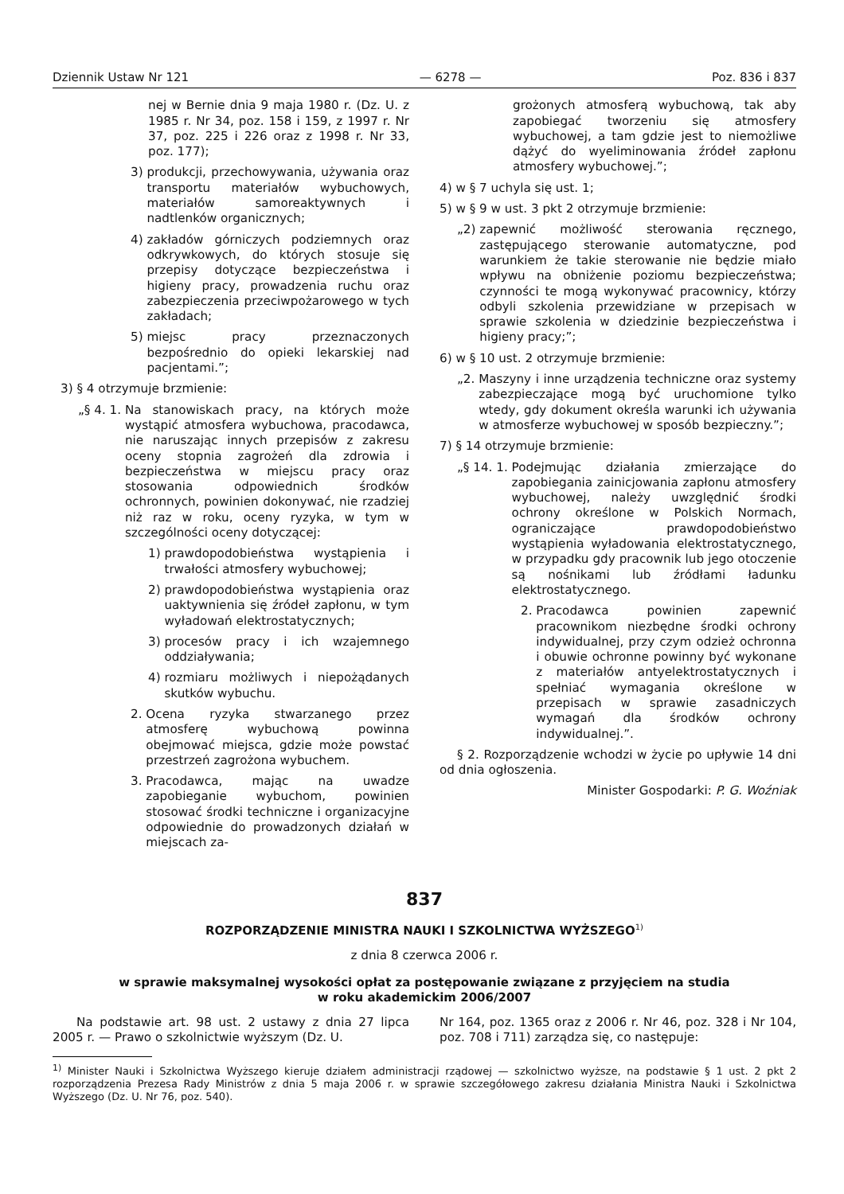Dziennik Ustaw Nr 121 — 6278 — Poz. 836 i 837
nej w Bernie dnia 9 maja 1980 r. (Dz. U. z 1985 r. Nr 34, poz. 158 i 159, z 1997 r. Nr 37, poz. 225 i 226 oraz z 1998 r. Nr 33, poz. 177);
3) produkcji, przechowywania, używania oraz transportu materiałów wybuchowych, materiałów samoreaktywnych i nadtlenków organicznych;
4) zakładów górniczych podziemnych oraz odkrywkowych, do których stosuje się przepisy dotyczące bezpieczeństwa i higieny pracy, prowadzenia ruchu oraz zabezpieczenia przeciwpożarowego w tych zakładach;
5) miejsc pracy przeznaczonych bezpośrednio do opieki lekarskiej nad pacjentami.”;
3) § 4 otrzymuje brzmienie:
„§ 4. 1. Na stanowiskach pracy, na których może wystąpić atmosfera wybuchowa, pracodawca, nie naruszając innych przepisów z zakresu oceny stopnia zagrożeń dla zdrowia i bezpieczeństwa w miejscu pracy oraz stosowania odpowiednich środków ochronnych, powinien dokonywać, nie rzadziej niż raz w roku, oceny ryzyka, w tym w szczególności oceny dotyczącej:
1) prawdopodobieństwa wystąpienia i trwałości atmosfery wybuchowej;
2) prawdopodobieństwa wystąpienia oraz uaktywnienia się źródeł zapłonu, w tym wyładowań elektrostatycznych;
3) procesów pracy i ich wzajemnego oddziaływania;
4) rozmiaru możliwych i niepożądanych skutków wybuchu.
2. Ocena ryzyka stwarzanego przez atmosferę wybuchową powinna obejmować miejsca, gdzie może powstać przestrzeń zagrożona wybuchem.
3. Pracodawca, mając na uwadze zapobieganie wybuchom, powinien stosować środki techniczne i organizacyjne odpowiednie do prowadzonych działań w miejscach za-
grożonych atmosferą wybuchową, tak aby zapobiegać tworzeniu się atmosfery wybuchowej, a tam gdzie jest to niemożliwe dążyć do wyeliminowania źródeł zapłonu atmosfery wybuchowej.”;
4) w § 7 uchyla się ust. 1;
5) w § 9 w ust. 3 pkt 2 otrzymuje brzmienie:
„2) zapewnić możliwość sterowania ręcznego, zastępującego sterowanie automatyczne, pod warunkiem że takie sterowanie nie będzie miało wpływu na obniżenie poziomu bezpieczeństwa; czynności te mogą wykonywać pracownicy, którzy odbyli szkolenia przewidziane w przepisach w sprawie szkolenia w dziedzinie bezpieczeństwa i higieny pracy;”;
6) w § 10 ust. 2 otrzymuje brzmienie:
„2. Maszyny i inne urządzenia techniczne oraz systemy zabezpieczające mogą być uruchomione tylko wtedy, gdy dokument określa warunki ich używania w atmosferze wybuchowej w sposób bezpieczny.”;
7) § 14 otrzymuje brzmienie:
„§ 14. 1. Podejmując działania zmierzające do zapobiegania zainicjowania zapłonu atmosfery wybuchowej, należy uwzględnić środki ochrony określone w Polskich Normach, ograniczające prawdopodobieństwo wystąpienia wyładowania elektrostatycznego, w przypadku gdy pracownik lub jego otoczenie są nośnikami lub źródłami ładunku elektrostatycznego.
2. Pracodawca powinien zapewnić pracownikom niezbędne środki ochrony indywidualnej, przy czym odzież ochronna i obuwie ochronne powinny być wykonane z materiałów antyelektrostatycznych i spełniać wymagania określone w przepisach w sprawie zasadniczych wymagań dla środków ochrony indywidualnej.”.
§ 2. Rozporządzenie wchodzi w życie po upływie 14 dni od dnia ogłoszenia.
Minister Gospodarki: P. G. Woźniak
837
ROZPORZĄDZENIE MINISTRA NAUKI I SZKOLNICTWA WYŻSZEGO<sup>1)</sup>
z dnia 8 czerwca 2006 r.
w sprawie maksymalnej wysokości opłat za postępowanie związane z przyjęciem na studia
w roku akademickim 2006/2007
Na podstawie art. 98 ust. 2 ustawy z dnia 27 lipca 2005 r. — Prawo o szkolnictwie wyższym (Dz. U.
Nr 164, poz. 1365 oraz z 2006 r. Nr 46, poz. 328 i Nr 104, poz. 708 i 711) zarządza się, co następuje:
<sup>1)</sup> Minister Nauki i Szkolnictwa Wyższego kieruje działem administracji rządowej — szkolnictwo wyższe, na podstawie § 1 ust. 2 pkt 2 rozporządzenia Prezesa Rady Ministrów z dnia 5 maja 2006 r. w sprawie szczegółowego zakresu działania Ministra Nauki i Szkolnictwa Wyższego (Dz. U. Nr 76, poz. 540).